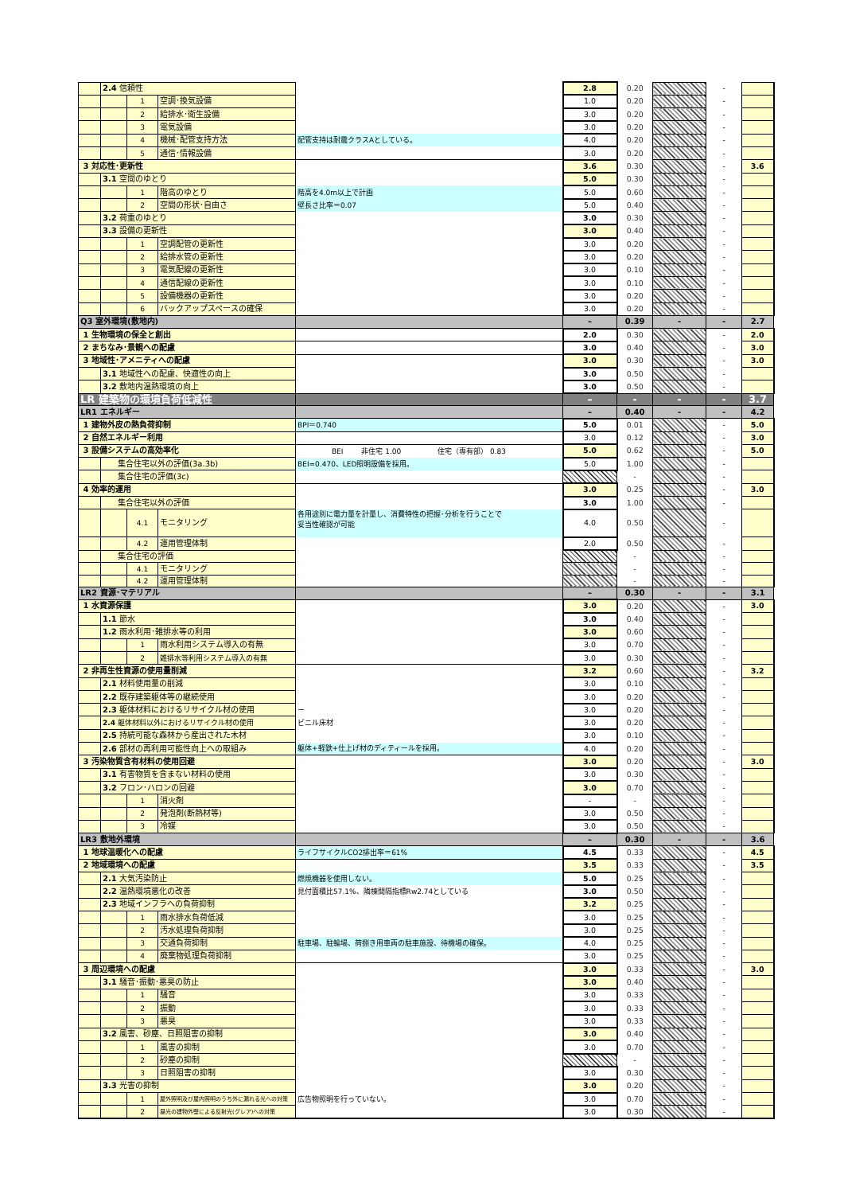| | 2.4 信頼性 | | | | 2.8 | 0.20 | | - | |
| | | 1 | 空調･換気設備 | | 1.0 | 0.20 | | - | |
| | | 2 | 給排水･衛生設備 | | 3.0 | 0.20 | | - | |
| | | 3 | 電気設備 | | 3.0 | 0.20 | | - | |
| | | 4 | 機械･配管支持方法 | 配管支持は耐震クラスAとしている。 | 4.0 | 0.20 | | - | |
| | | 5 | 通信･情報設備 | | 3.0 | 0.20 | | - | |
| 3 対応性･更新性 | | | | | 3.6 | 0.30 | | - | 3.6 |
| | 3.1 空間のゆとり | | | | 5.0 | 0.30 | | - | |
| | | 1 | 階高のゆとり | 階高を4.0m以上で計画 | 5.0 | 0.60 | | - | |
| | | 2 | 空間の形状･自由さ | 壁長さ比率＝0.07 | 5.0 | 0.40 | | - | |
| | 3.2 荷重のゆとり | | | | 3.0 | 0.30 | | - | |
| | 3.3 設備の更新性 | | | | 3.0 | 0.40 | | - | |
| | | 1 | 空調配管の更新性 | | 3.0 | 0.20 | | - | |
| | | 2 | 給排水管の更新性 | | 3.0 | 0.20 | | - | |
| | | 3 | 電気配線の更新性 | | 3.0 | 0.10 | | - | |
| | | 4 | 通信配線の更新性 | | 3.0 | 0.10 | | - | |
| | | 5 | 設備機器の更新性 | | 3.0 | 0.20 | | - | |
| | | 6 | バックアップスペースの確保 | | 3.0 | 0.20 | | - | |
| Q3 室外環境(敷地内) | | | | | – | 0.39 | - | - | 2.7 |
| 1 生物環境の保全と創出 | | | | | 2.0 | 0.30 | | - | 2.0 |
| 2 まちなみ･景観への配慮 | | | | | 3.0 | 0.40 | | - | 3.0 |
| 3 地域性･アメニティへの配慮 | | | | | 3.0 | 0.30 | | - | 3.0 |
| | 3.1 地域性への配慮、快適性の向上 | | | | 3.0 | 0.50 | | - | |
| | 3.2 敷地内温熱環境の向上 | | | | 3.0 | 0.50 | | - | |
| LR 建築物の環境負荷低減性 | | | | | – | - | - | - | 3.7 |
| LR1 エネルギー | | | | | – | 0.40 | - | - | 4.2 |
| 1 建物外皮の熱負荷抑制 | | | | BPI＝0.740 | 5.0 | 0.01 | | - | 5.0 |
| 2 自然エネルギー利用 | | | | | 3.0 | 0.12 | | - | 3.0 |
| 3 設備システムの高効率化 | | | | BEI 非住宅 1.00 住宅（専有部） 0.83 | 5.0 | 0.62 | | - | 5.0 |
| | 集合住宅以外の評価(3a.3b) | | | BEI=0.470、LED照明設備を採用。 | 5.0 | 1.00 | | - | |
| | 集合住宅の評価(3c) | | | | | - | | - | |
| 4 効率的運用 | | | | | 3.0 | 0.25 | | - | 3.0 |
| | 集合住宅以外の評価 | | | | 3.0 | 1.00 | | - | |
| | | 4.1 | モニタリング | 各用途別に電力量を計量し、消費特性の把握･分析を行うことで 妥当性確認が可能 | 4.0 | 0.50 | | - | |
| | | 4.2 | 運用管理体制 | | 2.0 | 0.50 | | - | |
| | 集合住宅の評価 | | | | | - | | - | |
| | | 4.1 | モニタリング | | | - | | - | |
| | | 4.2 | 運用管理体制 | | | - | | - | |
| LR2 資源･マテリアル | | | | | – | 0.30 | - | - | 3.1 |
| 1 水資源保護 | | | | | 3.0 | 0.20 | | - | 3.0 |
| | 1.1 節水 | | | | 3.0 | 0.40 | | - | |
| | 1.2 雨水利用･雑排水等の利用 | | | | 3.0 | 0.60 | | - | |
| | | 1 | 雨水利用システム導入の有無 | | 3.0 | 0.70 | | - | |
| | | 2 | 雑排水等利用システム導入の有無 | | 3.0 | 0.30 | | - | |
| 2 非再生性資源の使用量削減 | | | | | 3.2 | 0.60 | | - | 3.2 |
| | 2.1 材料使用量の削減 | | | | 3.0 | 0.10 | | - | |
| | 2.2 既存建築躯体等の継続使用 | | | | 3.0 | 0.20 | | - | |
| | 2.3 躯体材料におけるリサイクル材の使用 | | | ー | 3.0 | 0.20 | | - | |
| | 2.4 躯体材料以外におけるリサイクル材の使用 | | | ビニル床材 | 3.0 | 0.20 | | - | |
| | 2.5 持続可能な森林から産出された木材 | | | | 3.0 | 0.10 | | - | |
| | 2.6 部材の再利用可能性向上への取組み | | | 躯体+軽鉄+仕上げ材のディティールを採用。 | 4.0 | 0.20 | | - | |
| 3 汚染物質含有材料の使用回避 | | | | | 3.0 | 0.20 | | - | 3.0 |
| | 3.1 有害物質を含まない材料の使用 | | | | 3.0 | 0.30 | | - | |
| | 3.2 フロン･ハロンの回避 | | | | 3.0 | 0.70 | | - | |
| | | 1 | 消火剤 | | - | - | | - | |
| | | 2 | 発泡剤(断熱材等) | | 3.0 | 0.50 | | - | |
| | | 3 | 冷媒 | | 3.0 | 0.50 | | - | |
| LR3 敷地外環境 | | | | | – | 0.30 | - | - | 3.6 |
| 1 地球温暖化への配慮 | | | | ライフサイクルCO2排出率＝61% | 4.5 | 0.33 | | - | 4.5 |
| 2 地域環境への配慮 | | | | | 3.5 | 0.33 | | - | 3.5 |
| | 2.1 大気汚染防止 | | | 燃焼機器を使用しない。 | 5.0 | 0.25 | | - | |
| | 2.2 温熱環境悪化の改善 | | | 見付面積比57.1%、隣棟間隔指標Rw2.74としている | 3.0 | 0.50 | | - | |
| | 2.3 地域インフラへの負荷抑制 | | | | 3.2 | 0.25 | | - | |
| | | 1 | 雨水排水負荷低減 | | 3.0 | 0.25 | | - | |
| | | 2 | 汚水処理負荷抑制 | | 3.0 | 0.25 | | - | |
| | | 3 | 交通負荷抑制 | 駐車場、駐輪場、荷捌き用車両の駐車施設、待機場の確保。 | 4.0 | 0.25 | | - | |
| | | 4 | 廃棄物処理負荷抑制 | | 3.0 | 0.25 | | - | |
| 3 周辺環境への配慮 | | | | | 3.0 | 0.33 | | - | 3.0 |
| | 3.1 騒音･振動･悪臭の防止 | | | | 3.0 | 0.40 | | - | |
| | | 1 | 騒音 | | 3.0 | 0.33 | | - | |
| | | 2 | 振動 | | 3.0 | 0.33 | | - | |
| | | 3 | 悪臭 | | 3.0 | 0.33 | | - | |
| | 3.2 風害、砂塵、日照阻害の抑制 | | | | 3.0 | 0.40 | | - | |
| | | 1 | 風害の抑制 | | 3.0 | 0.70 | | - | |
| | | 2 | 砂塵の抑制 | | | - | | - | |
| | | 3 | 日照阻害の抑制 | | 3.0 | 0.30 | | - | |
| | 3.3 光害の抑制 | | | | 3.0 | 0.20 | | - | |
| | | 1 | 屋外照明及び屋内照明のうち外に漏れる光への対策 | 広告物照明を行っていない。 | 3.0 | 0.70 | | - | |
| | | 2 | 昼光の建物外壁による反射光(グレア)への対策 | | 3.0 | 0.30 | | - | |